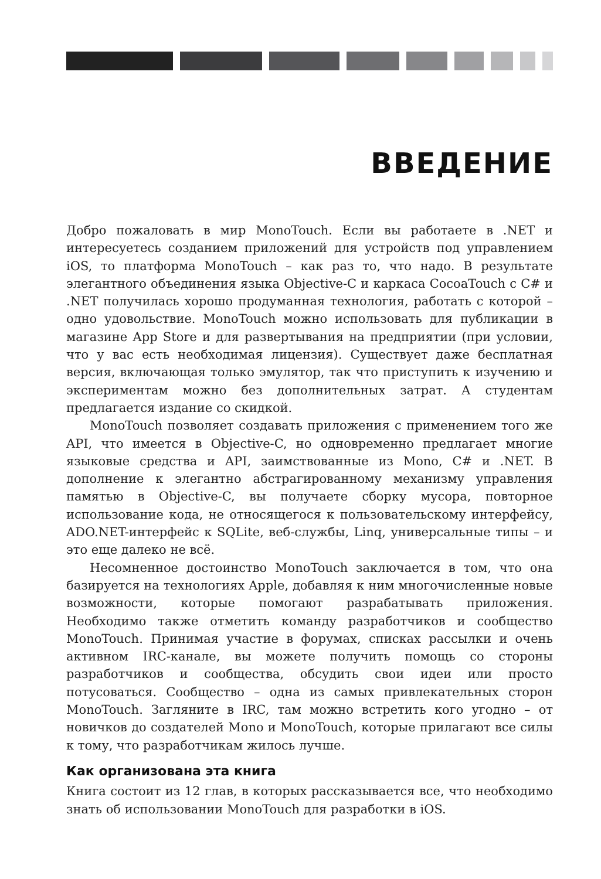ВВЕДЕНИЕ
Добро пожаловать в мир MonoTouch. Если вы работаете в .NET и интересуетесь созданием приложений для устройств под управлением iOS, то платформа MonoTouch – как раз то, что надо. В результате элегантного объединения языка Objective-C и каркаса CocoaTouch с C# и .NET получилась хорошо продуманная технология, работать с которой – одно удовольствие. MonoTouch можно использовать для публикации в магазине App Store и для развертывания на предприятии (при условии, что у вас есть необходимая лицензия). Существует даже бесплатная версия, включающая только эмулятор, так что приступить к изучению и экспериментам можно без дополнительных затрат. А студентам предлагается издание со скидкой.
MonoTouch позволяет создавать приложения с применением того же API, что имеется в Objective-C, но одновременно предлагает многие языковые средства и API, заимствованные из Mono, C# и .NET. В дополнение к элегантно абстрагированному механизму управления памятью в Objective-C, вы получаете сборку мусора, повторное использование кода, не относящегося к пользовательскому интерфейсу, ADO.NET-интерфейс к SQLite, веб-службы, Linq, универсальные типы – и это еще далеко не всё.
Несомненное достоинство MonoTouch заключается в том, что она базируется на технологиях Apple, добавляя к ним многочисленные новые возможности, которые помогают разрабатывать приложения. Необходимо также отметить команду разработчиков и сообщество MonoTouch. Принимая участие в форумах, списках рассылки и очень активном IRC-канале, вы можете получить помощь со стороны разработчиков и сообщества, обсудить свои идеи или просто потусоваться. Сообщество – одна из самых привлекательных сторон MonoTouch. Загляните в IRC, там можно встретить кого угодно – от новичков до создателей Mono и MonoTouch, которые прилагают все силы к тому, что разработчикам жилось лучше.
Как организована эта книга
Книга состоит из 12 глав, в которых рассказывается все, что необходимо знать об использовании MonoTouch для разработки в iOS.